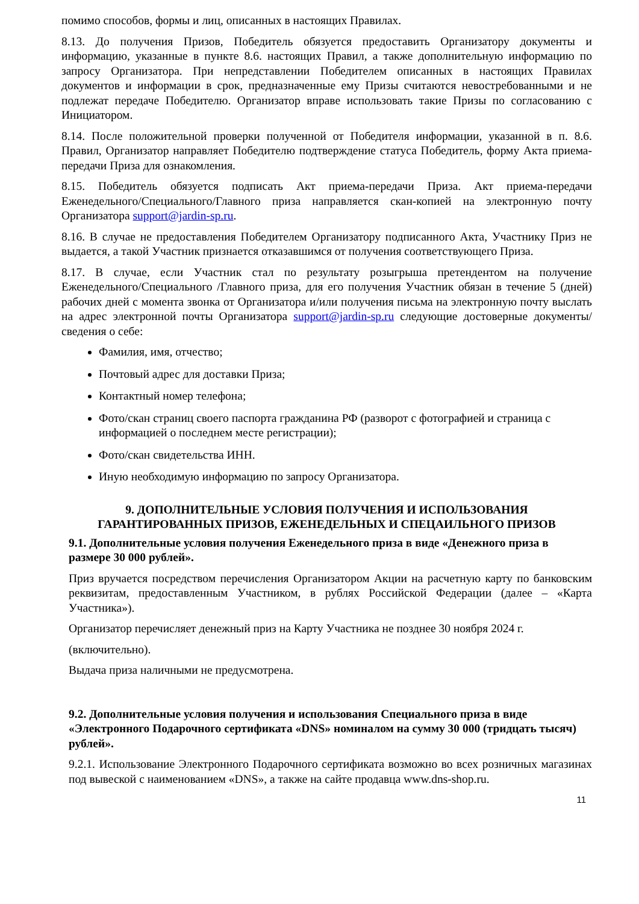помимо способов, формы и лиц, описанных в настоящих Правилах.
8.13. До получения Призов, Победитель обязуется предоставить Организатору документы и информацию, указанные в пункте 8.6. настоящих Правил, а также дополнительную информацию по запросу Организатора. При непредставлении Победителем описанных в настоящих Правилах документов и информации в срок, предназначенные ему Призы считаются невостребованными и не подлежат передаче Победителю. Организатор вправе использовать такие Призы по согласованию с Инициатором.
8.14. После положительной проверки полученной от Победителя информации, указанной в п. 8.6. Правил, Организатор направляет Победителю подтверждение статуса Победитель, форму Акта приема-передачи Приза для ознакомления.
8.15. Победитель обязуется подписать Акт приема-передачи Приза. Акт приема-передачи Еженедельного/Специального/Главного приза направляется скан-копией на электронную почту Организатора support@jardin-sp.ru.
8.16. В случае не предоставления Победителем Организатору подписанного Акта, Участнику Приз не выдается, а такой Участник признается отказавшимся от получения соответствующего Приза.
8.17. В случае, если Участник стал по результату розыгрыша претендентом на получение Еженедельного/Специального /Главного приза, для его получения Участник обязан в течение 5 (дней) рабочих дней с момента звонка от Организатора и/или получения письма на электронную почту выслать на адрес электронной почты Организатора support@jardin-sp.ru следующие достоверные документы/сведения о себе:
Фамилия, имя, отчество;
Почтовый адрес для доставки Приза;
Контактный номер телефона;
Фото/скан страниц своего паспорта гражданина РФ (разворот с фотографией и страница с информацией о последнем месте регистрации);
Фото/скан свидетельства ИНН.
Иную необходимую информацию по запросу Организатора.
9. ДОПОЛНИТЕЛЬНЫЕ УСЛОВИЯ ПОЛУЧЕНИЯ И ИСПОЛЬЗОВАНИЯ ГАРАНТИРОВАННЫХ ПРИЗОВ, ЕЖЕНЕДЕЛЬНЫХ И СПЕЦАИЛЬНОГО ПРИЗОВ
9.1. Дополнительные условия получения Еженедельного приза в виде «Денежного приза в размере 30 000 рублей».
Приз вручается посредством перечисления Организатором Акции на расчетную карту по банковским реквизитам, предоставленным Участником, в рублях Российской Федерации (далее – «Карта Участника»).
Организатор перечисляет денежный приз на Карту Участника не позднее 30 ноября 2024 г.
(включительно).
Выдача приза наличными не предусмотрена.
9.2. Дополнительные условия получения и использования Специального приза в виде «Электронного Подарочного сертификата «DNS» номиналом на сумму 30 000 (тридцать тысяч) рублей».
9.2.1. Использование Электронного Подарочного сертификата возможно во всех розничных магазинах под вывеской с наименованием «DNS», а также на сайте продавца www.dns-shop.ru.
11